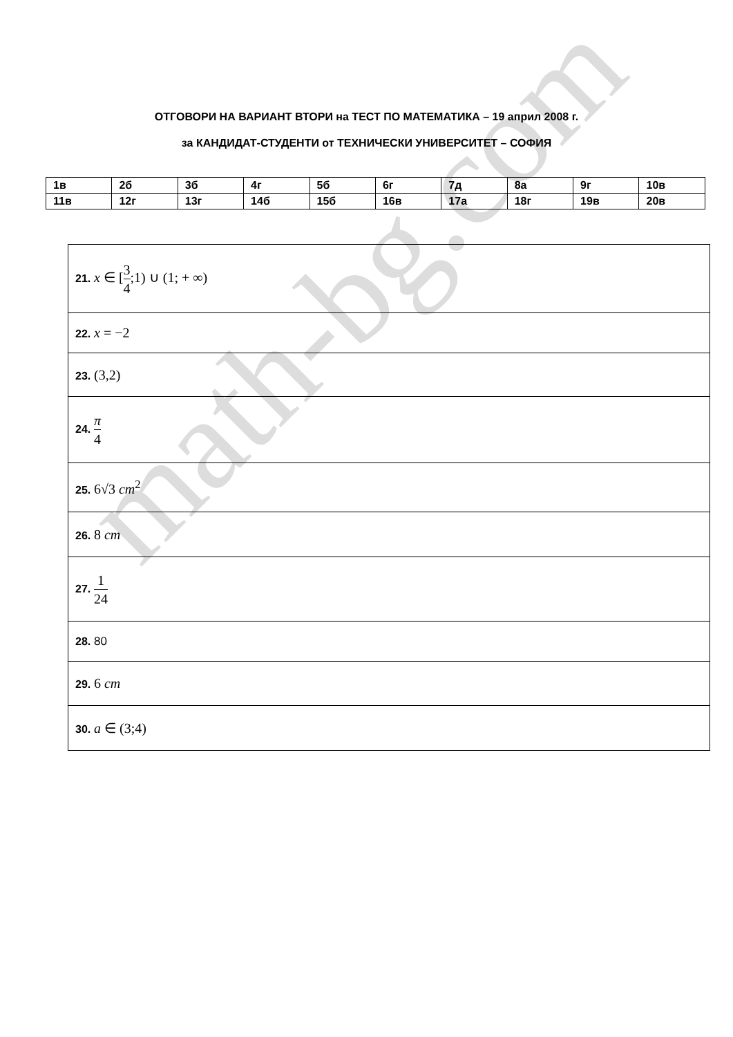math-bg.com
ОТГОВОРИ НА ВАРИАНТ ВТОРИ на ТЕСТ ПО МАТЕМАТИКА – 19 април 2008 г.
за КАНДИДАТ-СТУДЕНТИ от ТЕХНИЧЕСКИ УНИВЕРСИТЕТ – СОФИЯ
| 1в | 2б | 3б | 4г | 5б | 6г | 7д | 8а | 9г | 10в |
| 11в | 12г | 13г | 14б | 15б | 16в | 17а | 18г | 19в | 20в |
| 21. x ∈ [ 3 4 ;1) ∪ (1; + ∞) |
| 22. x = −2 |
| 23. (3,2) |
| 24. π 4 |
| 25. 6√3 cm<sup>2</sup> |
| 26. 8 cm |
| 27. 1 24 |
| 28. 80 |
| 29. 6 cm |
| 30. a ∈ (3;4) |